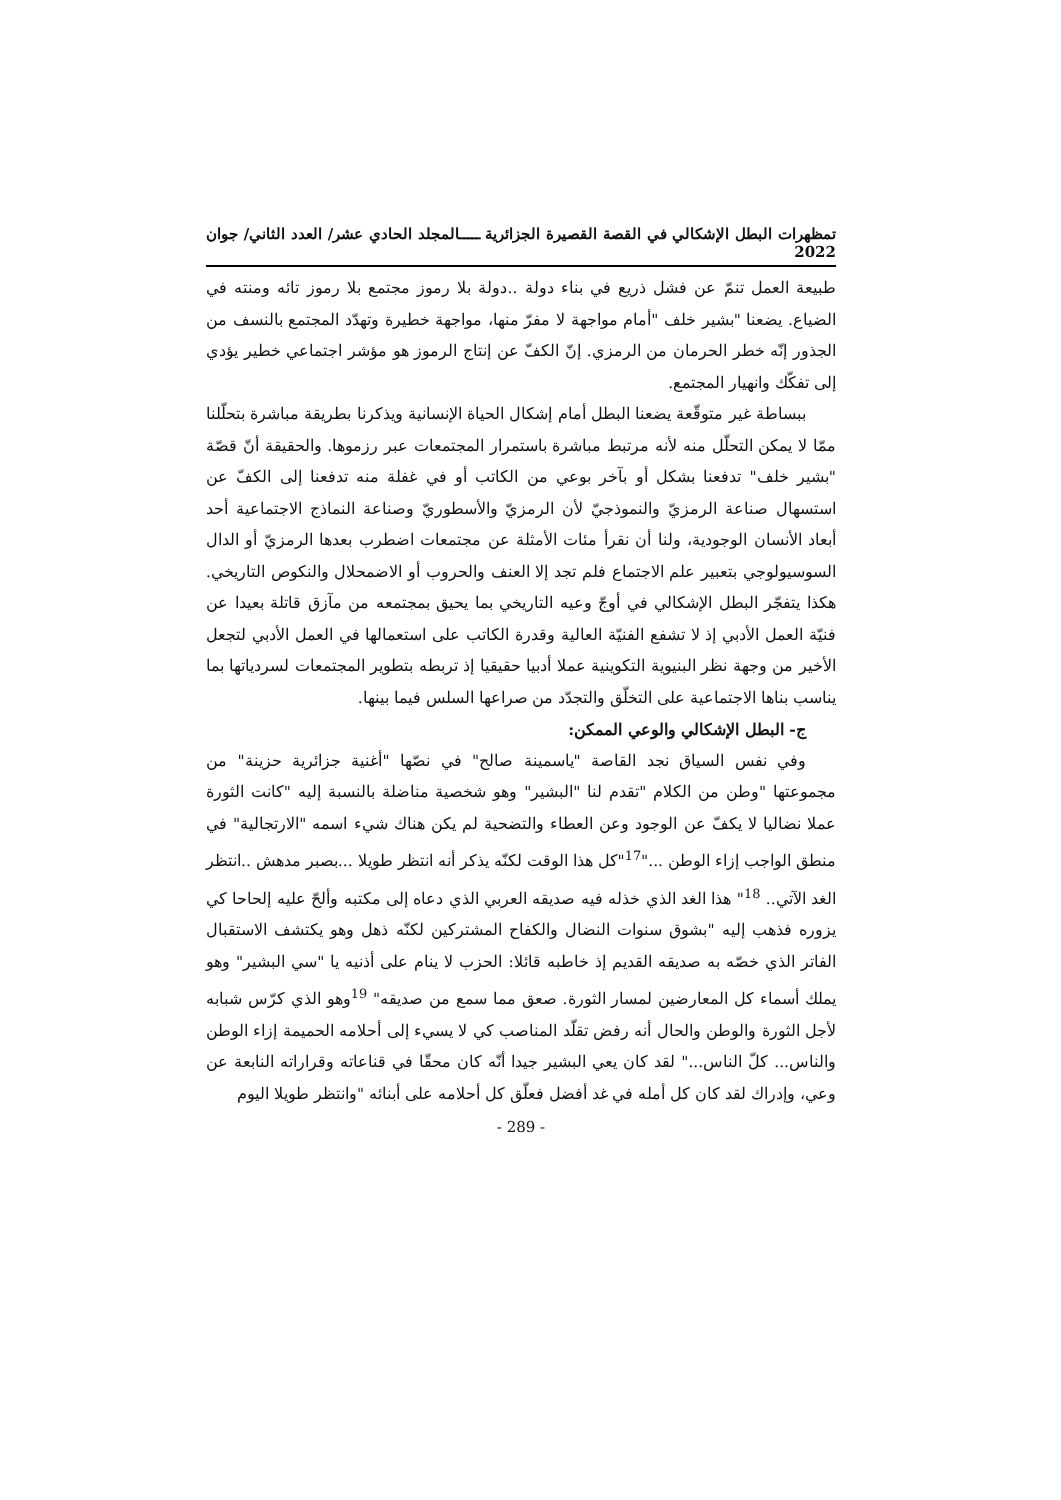تمظهرات البطل الإشكالي في القصة القصيرة الجزائرية ـــــالمجلد الحادي عشر/ العدد الثاني/ جوان 2022
طبيعة العمل تنمّ عن فشل ذريع في بناء دولة ..دولة بلا رموز مجتمع بلا رموز تائه ومنته في الضياع. يضعنا "بشير خلف "أمام مواجهة لا مفرّ منها، مواجهة خطيرة وتهدّد المجتمع بالنسف من الجذور إنّه خطر الحرمان من الرمزي. إنّ الكفّ عن إنتاج الرموز هو مؤشر اجتماعي خطير يؤدي إلى تفكّك وانهيار المجتمع.
ببساطة غير متوقّعة يضعنا البطل أمام إشكال الحياة الإنسانية ويذكرنا بطريقة مباشرة بتحلّلنا ممّا لا يمكن التحلّل منه لأنه مرتبط مباشرة باستمرار المجتمعات عبر رزموها. والحقيقة أنّ قصّة "بشير خلف" تدفعنا بشكل أو بآخر بوعي من الكاتب أو في غفلة منه تدفعنا إلى الكفّ عن استسهال صناعة الرمزيّ والنموذجيّ لأن الرمزيّ والأسطوريّ وصناعة النماذج الاجتماعية أحد أبعاد الأنسان الوجودية، ولنا أن نقرأ مئات الأمثلة عن مجتمعات اضطرب بعدها الرمزيّ أو الدال السوسيولوجي بتعبير علم الاجتماع فلم تجد إلا العنف والحروب أو الاضمحلال والنكوص التاريخي. هكذا يتفجّر البطل الإشكالي في أوجّ وعيه التاريخي بما يحيق بمجتمعه من مآزق قاتلة بعيدا عن فنيّة العمل الأدبي إذ لا تشفع الفنيّة العالية وقدرة الكاتب على استعمالها في العمل الأدبي لتجعل الأخير من وجهة نظر البنيوية التكوينية عملا أدبيا حقيقيا إذ تربطه بتطوير المجتمعات لسردياتها بما يناسب بناها الاجتماعية على التخلّق والتجدّد من صراعها السلس فيما بينها.
ج- البطل الإشكالي والوعي الممكن:
وفي نفس السياق نجد القاصة "ياسمينة صالح" في نصّها "أغنية جزائرية حزينة" من مجموعتها "وطن من الكلام "تقدم لنا "البشير" وهو شخصية مناضلة بالنسبة إليه "كانت الثورة عملا نضاليا لا يكفّ عن الوجود وعن العطاء والتضحية لم يكن هناك شيء اسمه "الارتجالية" في منطق الواجب إزاء الوطن ..."<sup>17</sup>"كل هذا الوقت لكنّه يذكر أنه انتظر طويلا ...بصبر مدهش ..انتظر الغد الآتي.. <sup>18</sup>" هذا الغد الذي خذله فيه صديقه العربي الذي دعاه إلى مكتبه وألحّ عليه إلحاحا كي يزوره فذهب إليه "بشوق سنوات النضال والكفاح المشتركين لكنّه ذهل وهو يكتشف الاستقبال الفاتر الذي خصّه به صديقه القديم إذ خاطبه قائلا: الحزب لا ينام على أذنيه يا "سي البشير" وهو يملك أسماء كل المعارضين لمسار الثورة. صعق مما سمع من صديقه" <sup>19</sup>وهو الذي كرّس شبابه لأجل الثورة والوطن والحال أنه رفض تقلّد المناصب كي لا يسيء إلى أحلامه الحميمة إزاء الوطن والناس... كلّ الناس..." لقد كان يعي البشير جيدا أنّه كان محقّا في قناعاته وقراراته النابعة عن وعي، وإدراك لقد كان كل أمله في غد أفضل فعلّق كل أحلامه على أبنائه "وانتظر طويلا اليوم
- 289 -